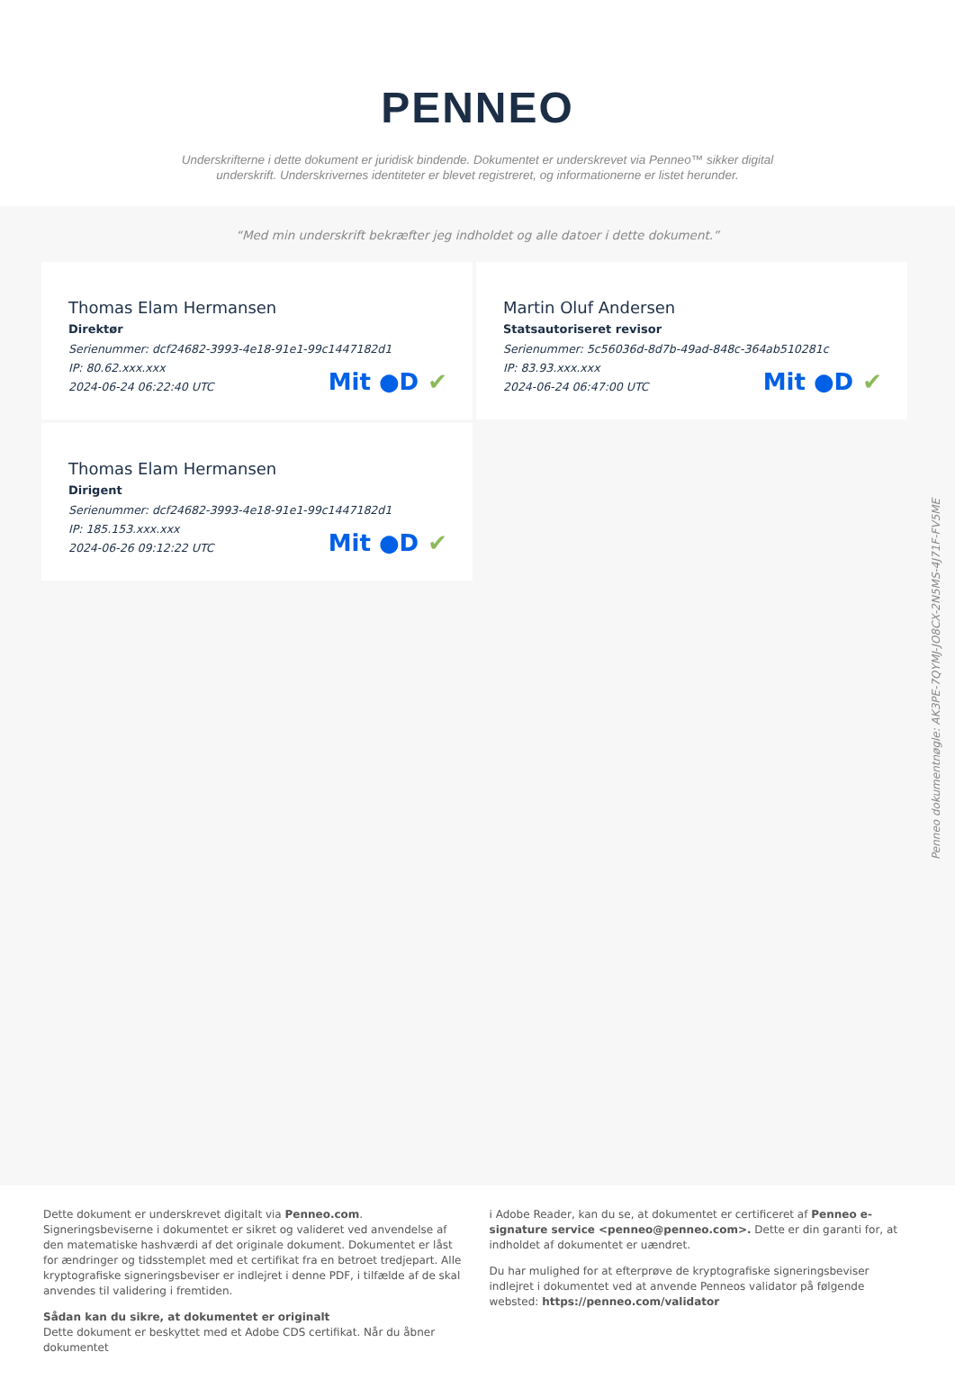PENNEO
Underskrifterne i dette dokument er juridisk bindende. Dokumentet er underskrevet via Penneo™ sikker digital underskrift. Underskrivernes identiteter er blevet registreret, og informationerne er listet herunder.
“Med min underskrift bekræfter jeg indholdet og alle datoer i dette dokument.”
Thomas Elam Hermansen
Direktør
Serienummer: dcf24682-3993-4e18-91e1-99c1447182d1
IP: 80.62.xxx.xxx
2024-06-24 06:22:40 UTC
Mit ●D ✔
Martin Oluf Andersen
Statsautoriseret revisor
Serienummer: 5c56036d-8d7b-49ad-848c-364ab510281c
IP: 83.93.xxx.xxx
2024-06-24 06:47:00 UTC
Mit ●D ✔
Thomas Elam Hermansen
Dirigent
Serienummer: dcf24682-3993-4e18-91e1-99c1447182d1
IP: 185.153.xxx.xxx
2024-06-26 09:12:22 UTC
Mit ●D ✔
Penneo dokumentnøgle: AK3PE-7QYMJ-JO8CX-2N5MS-4J71F-FV5ME
Dette dokument er underskrevet digitalt via Penneo.com. Signeringsbeviserne i dokumentet er sikret og valideret ved anvendelse af den matematiske hashværdi af det originale dokument. Dokumentet er låst for ændringer og tidsstemplet med et certifikat fra en betroet tredjepart. Alle kryptografiske signeringsbeviser er indlejret i denne PDF, i tilfælde af de skal anvendes til validering i fremtiden.
Sådan kan du sikre, at dokumentet er originalt
Dette dokument er beskyttet med et Adobe CDS certifikat. Når du åbner dokumentet
i Adobe Reader, kan du se, at dokumentet er certificeret af Penneo e-signature service <penneo@penneo.com>. Dette er din garanti for, at indholdet af dokumentet er uændret.
Du har mulighed for at efterprøve de kryptografiske signeringsbeviser indlejret i dokumentet ved at anvende Penneos validator på følgende websted: https://penneo.com/validator